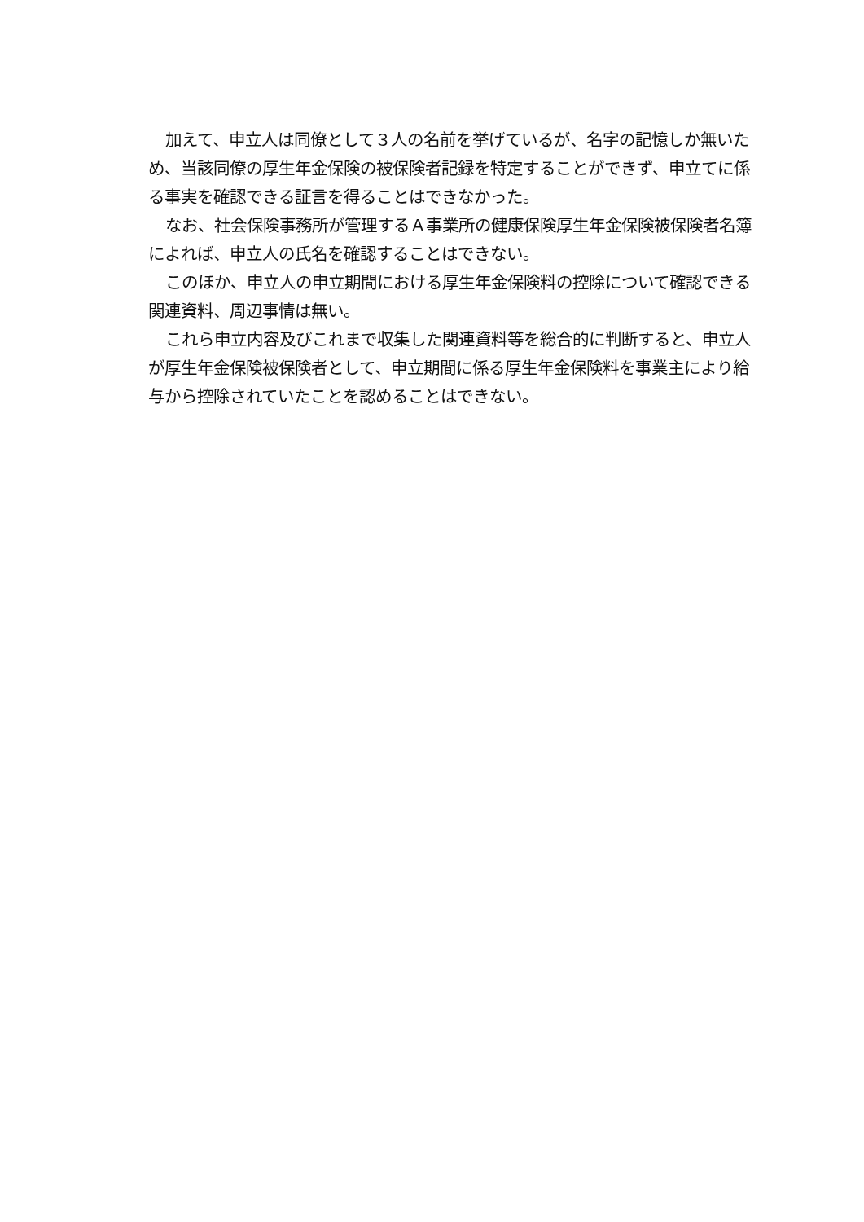加えて、申立人は同僚として３人の名前を挙げているが、名字の記憶しか無いため、当該同僚の厚生年金保険の被保険者記録を特定することができず、申立てに係る事実を確認できる証言を得ることはできなかった。
なお、社会保険事務所が管理するＡ事業所の健康保険厚生年金保険被保険者名簿によれば、申立人の氏名を確認することはできない。
このほか、申立人の申立期間における厚生年金保険料の控除について確認できる関連資料、周辺事情は無い。
これら申立内容及びこれまで収集した関連資料等を総合的に判断すると、申立人が厚生年金保険被保険者として、申立期間に係る厚生年金保険料を事業主により給与から控除されていたことを認めることはできない。